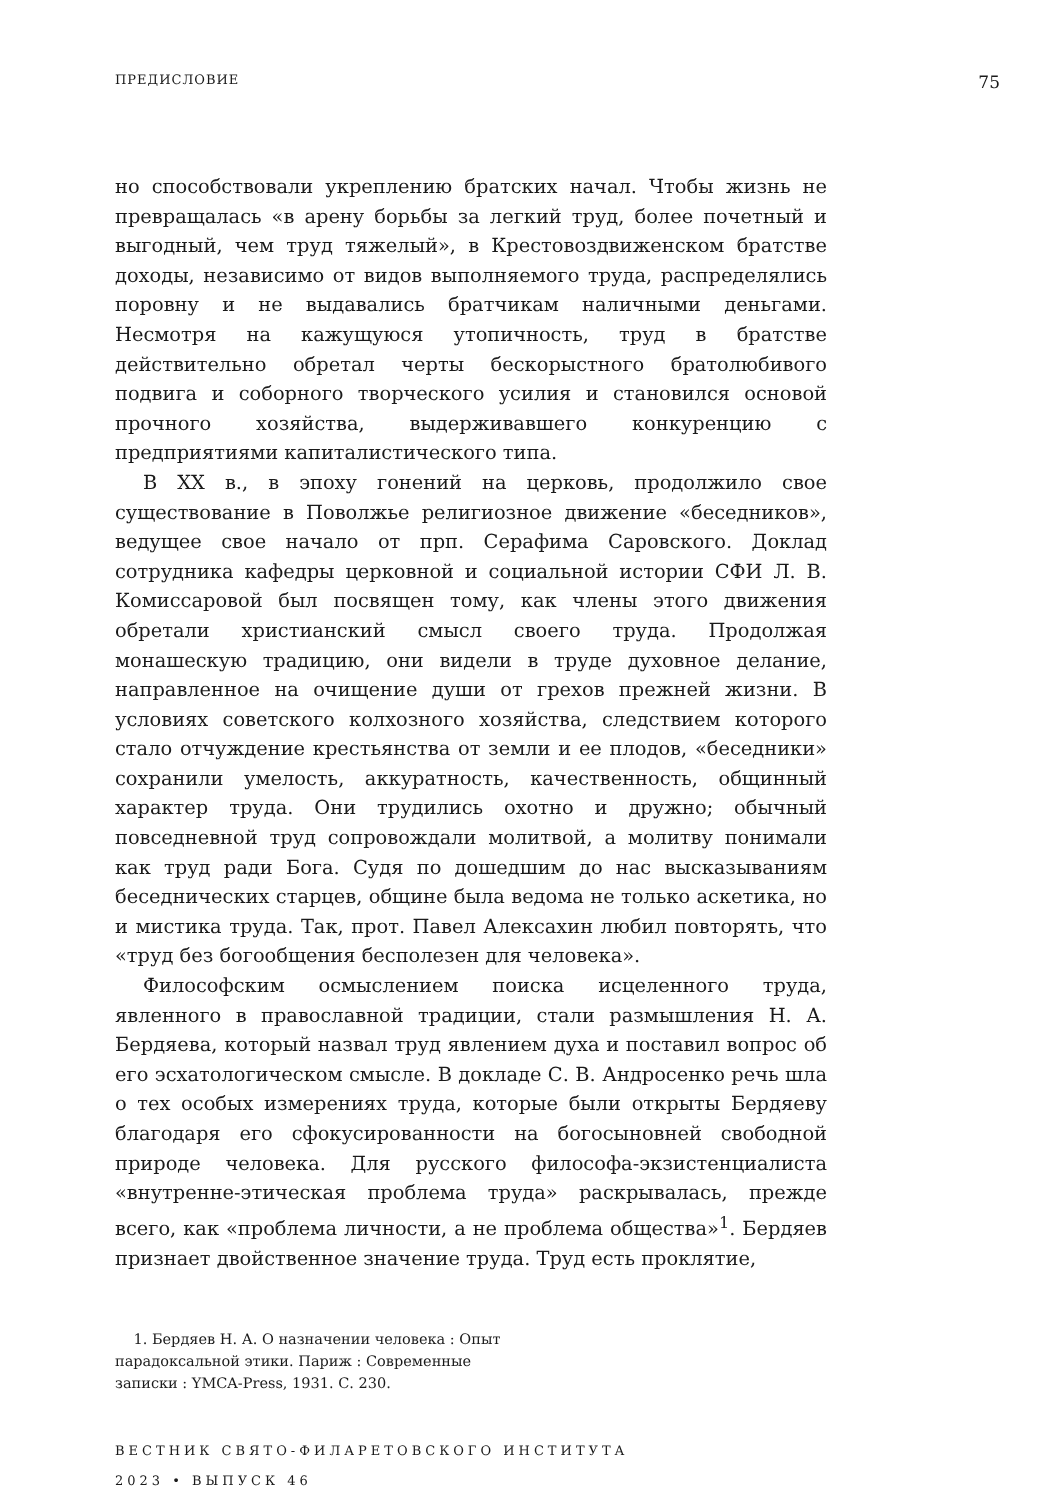ПРЕДИСЛОВИЕ 75
но способствовали укреплению братских начал. Чтобы жизнь не превращалась «в арену борьбы за легкий труд, более почетный и выгодный, чем труд тяжелый», в Крестовоздвиженском братстве доходы, независимо от видов выполняемого труда, распределялись поровну и не выдавались братчикам наличными деньгами. Несмотря на кажущуюся утопичность, труд в братстве действительно обретал черты бескорыстного братолюбивого подвига и соборного творческого усилия и становился основой прочного хозяйства, выдерживавшего конкуренцию с предприятиями капиталистического типа.
В XX в., в эпоху гонений на церковь, продолжило свое существование в Поволжье религиозное движение «беседников», ведущее свое начало от прп. Серафима Саровского. Доклад сотрудника кафедры церковной и социальной истории СФИ Л. В. Комиссаровой был посвящен тому, как члены этого движения обретали христианский смысл своего труда. Продолжая монашескую традицию, они видели в труде духовное делание, направленное на очищение души от грехов прежней жизни. В условиях советского колхозного хозяйства, следствием которого стало отчуждение крестьянства от земли и ее плодов, «беседники» сохранили умелость, аккуратность, качественность, общинный характер труда. Они трудились охотно и дружно; обычный повседневной труд сопровождали молитвой, а молитву понимали как труд ради Бога. Судя по дошедшим до нас высказываниям беседнических старцев, общине была ведома не только аскетика, но и мистика труда. Так, прот. Павел Алексахин любил повторять, что «труд без богообщения бесполезен для человека».
Философским осмыслением поиска исцеленного труда, явленного в православной традиции, стали размышления Н. А. Бердяева, который назвал труд явлением духа и поставил вопрос об его эсхатологическом смысле. В докладе С. В. Андросенко речь шла о тех особых измерениях труда, которые были открыты Бердяеву благодаря его сфокусированности на богосыновней свободной природе человека. Для русского философа-экзистенциалиста «внутренне-этическая проблема труда» раскрывалась, прежде всего, как «проблема личности, а не проблема общества»<sup>1</sup>. Бердяев признает двойственное значение труда. Труд есть проклятие,
1. Бердяев Н. А. О назначении человека : Опыт парадоксальной этики. Париж : Современные записки : YMCA-Press, 1931. С. 230.
ВЕСТНИК СВЯТО-ФИЛАРЕТОВСКОГО ИНСТИТУТА
2023 • ВЫПУСК 46